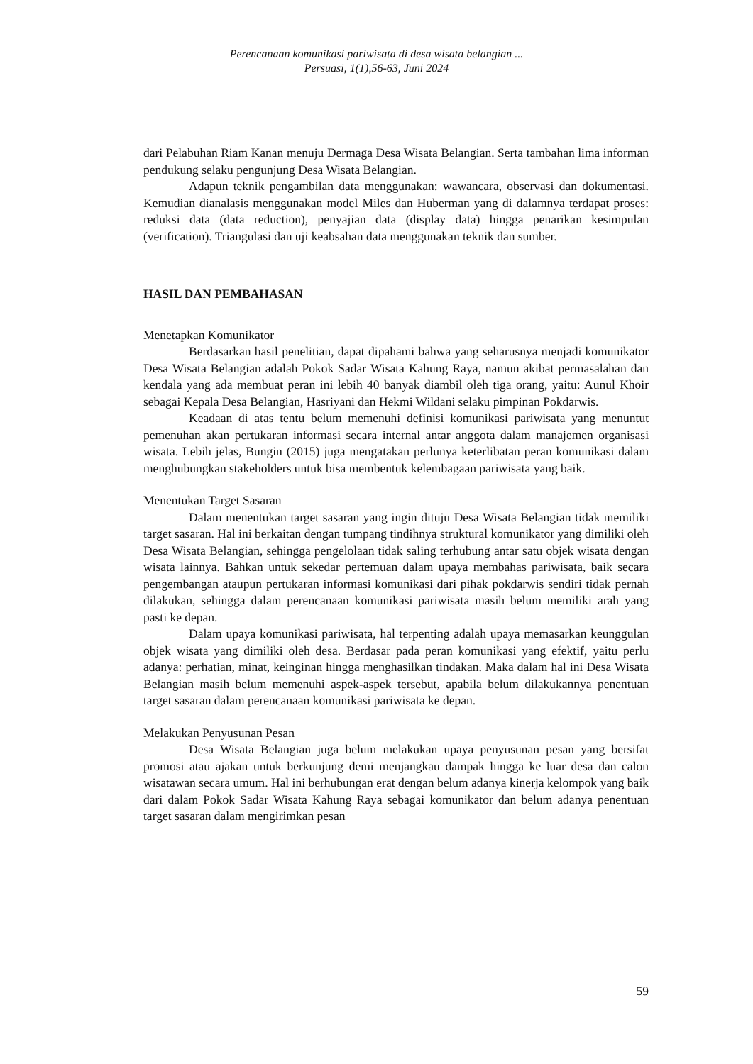Perencanaan komunikasi pariwisata di desa wisata belangian ...
Persuasi, 1(1),56-63, Juni 2024
dari Pelabuhan Riam Kanan menuju Dermaga Desa Wisata Belangian. Serta tambahan lima informan pendukung selaku pengunjung Desa Wisata Belangian.
Adapun teknik pengambilan data menggunakan: wawancara, observasi dan dokumentasi. Kemudian dianalasis menggunakan model Miles dan Huberman yang di dalamnya terdapat proses: reduksi data (data reduction), penyajian data (display data) hingga penarikan kesimpulan (verification). Triangulasi dan uji keabsahan data menggunakan teknik dan sumber.
HASIL DAN PEMBAHASAN
Menetapkan Komunikator
Berdasarkan hasil penelitian, dapat dipahami bahwa yang seharusnya menjadi komunikator Desa Wisata Belangian adalah Pokok Sadar Wisata Kahung Raya, namun akibat permasalahan dan kendala yang ada membuat peran ini lebih 40 banyak diambil oleh tiga orang, yaitu: Aunul Khoir sebagai Kepala Desa Belangian, Hasriyani dan Hekmi Wildani selaku pimpinan Pokdarwis.
Keadaan di atas tentu belum memenuhi definisi komunikasi pariwisata yang menuntut pemenuhan akan pertukaran informasi secara internal antar anggota dalam manajemen organisasi wisata. Lebih jelas, Bungin (2015) juga mengatakan perlunya keterlibatan peran komunikasi dalam menghubungkan stakeholders untuk bisa membentuk kelembagaan pariwisata yang baik.
Menentukan Target Sasaran
Dalam menentukan target sasaran yang ingin dituju Desa Wisata Belangian tidak memiliki target sasaran. Hal ini berkaitan dengan tumpang tindihnya struktural komunikator yang dimiliki oleh Desa Wisata Belangian, sehingga pengelolaan tidak saling terhubung antar satu objek wisata dengan wisata lainnya. Bahkan untuk sekedar pertemuan dalam upaya membahas pariwisata, baik secara pengembangan ataupun pertukaran informasi komunikasi dari pihak pokdarwis sendiri tidak pernah dilakukan, sehingga dalam perencanaan komunikasi pariwisata masih belum memiliki arah yang pasti ke depan.
Dalam upaya komunikasi pariwisata, hal terpenting adalah upaya memasarkan keunggulan objek wisata yang dimiliki oleh desa. Berdasar pada peran komunikasi yang efektif, yaitu perlu adanya: perhatian, minat, keinginan hingga menghasilkan tindakan. Maka dalam hal ini Desa Wisata Belangian masih belum memenuhi aspek-aspek tersebut, apabila belum dilakukannya penentuan target sasaran dalam perencanaan komunikasi pariwisata ke depan.
Melakukan Penyusunan Pesan
Desa Wisata Belangian juga belum melakukan upaya penyusunan pesan yang bersifat promosi atau ajakan untuk berkunjung demi menjangkau dampak hingga ke luar desa dan calon wisatawan secara umum. Hal ini berhubungan erat dengan belum adanya kinerja kelompok yang baik dari dalam Pokok Sadar Wisata Kahung Raya sebagai komunikator dan belum adanya penentuan target sasaran dalam mengirimkan pesan
59